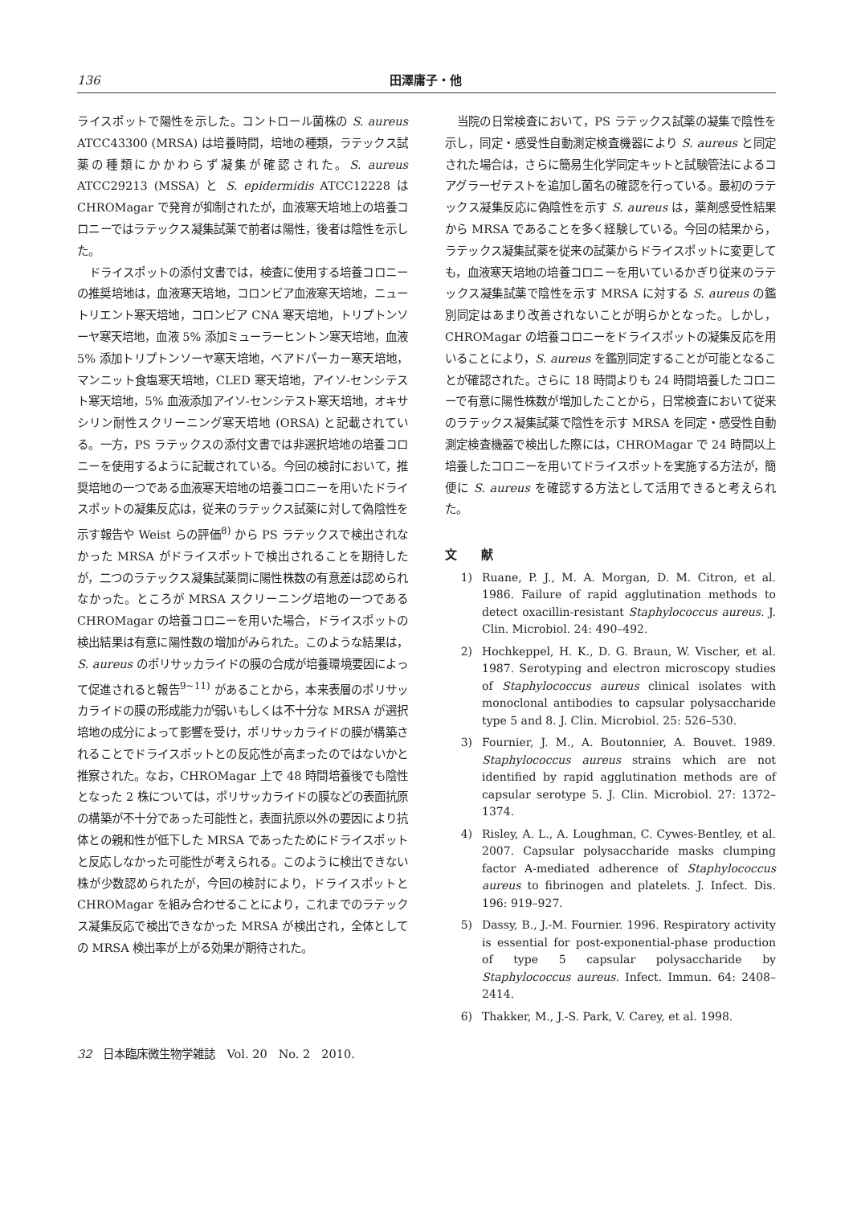136 田澤庸子・他
ライスポットで陽性を示した。コントロール菌株の S. aureus ATCC43300 (MRSA) は培養時間，培地の種類，ラテックス試薬の種類にかかわらず凝集が確認された。S. aureus ATCC29213 (MSSA) と S. epidermidis ATCC12228 は CHROMagar で発育が抑制されたが，血液寒天培地上の培養コロニーではラテックス凝集試薬で前者は陽性，後者は陰性を示した。
ドライスポットの添付文書では，検査に使用する培養コロニーの推奨培地は，血液寒天培地，コロンビア血液寒天培地，ニュートリエント寒天培地，コロンビア CNA 寒天培地，トリプトンソーヤ寒天培地，血液 5% 添加ミューラーヒントン寒天培地，血液 5% 添加トリプトンソーヤ寒天培地，ベアドパーカー寒天培地，マンニット食塩寒天培地，CLED 寒天培地，アイソ-センシテスト寒天培地，5% 血液添加アイソ-センシテスト寒天培地，オキサシリン耐性スクリーニング寒天培地 (ORSA) と記載されている。一方，PS ラテックスの添付文書では非選択培地の培養コロニーを使用するように記載されている。今回の検討において，推奨培地の一つである血液寒天培地の培養コロニーを用いたドライスポットの凝集反応は，従来のラテックス試薬に対して偽陰性を示す報告や Weist らの評価<sup>8)</sup> から PS ラテックスで検出されなかった MRSA がドライスポットで検出されることを期待したが，二つのラテックス凝集試薬間に陽性株数の有意差は認められなかった。ところが MRSA スクリーニング培地の一つである CHROMagar の培養コロニーを用いた場合，ドライスポットの検出結果は有意に陽性数の増加がみられた。このような結果は，S. aureus のポリサッカライドの膜の合成が培養環境要因によって促進されると報告<sup>9~11)</sup> があることから，本来表層のポリサッカライドの膜の形成能力が弱いもしくは不十分な MRSA が選択培地の成分によって影響を受け，ポリサッカライドの膜が構築されることでドライスポットとの反応性が高まったのではないかと推察された。なお，CHROMagar 上で 48 時間培養後でも陰性となった 2 株については，ポリサッカライドの膜などの表面抗原の構築が不十分であった可能性と，表面抗原以外の要因により抗体との親和性が低下した MRSA であったためにドライスポットと反応しなかった可能性が考えられる。このように検出できない株が少数認められたが，今回の検討により，ドライスポットと CHROMagar を組み合わせることにより，これまでのラテックス凝集反応で検出できなかった MRSA が検出され，全体としての MRSA 検出率が上がる効果が期待された。
当院の日常検査において，PS ラテックス試薬の凝集で陰性を示し，同定・感受性自動測定検査機器により S. aureus と同定された場合は，さらに簡易生化学同定キットと試験管法によるコアグラーゼテストを追加し菌名の確認を行っている。最初のラテックス凝集反応に偽陰性を示す S. aureus は，薬剤感受性結果から MRSA であることを多く経験している。今回の結果から，ラテックス凝集試薬を従来の試薬からドライスポットに変更しても，血液寒天培地の培養コロニーを用いているかぎり従来のラテックス凝集試薬で陰性を示す MRSA に対する S. aureus の鑑別同定はあまり改善されないことが明らかとなった。しかし，CHROMagar の培養コロニーをドライスポットの凝集反応を用いることにより，S. aureus を鑑別同定することが可能となることが確認された。さらに 18 時間よりも 24 時間培養したコロニーで有意に陽性株数が増加したことから，日常検査において従来のラテックス凝集試薬で陰性を示す MRSA を同定・感受性自動測定検査機器で検出した際には，CHROMagar で 24 時間以上培養したコロニーを用いてドライスポットを実施する方法が，簡便に S. aureus を確認する方法として活用できると考えられた。
文　　献
1) Ruane, P. J., M. A. Morgan, D. M. Citron, et al. 1986. Failure of rapid agglutination methods to detect oxacillin-resistant Staphylococcus aureus. J. Clin. Microbiol. 24: 490–492.
2) Hochkeppel, H. K., D. G. Braun, W. Vischer, et al. 1987. Serotyping and electron microscopy studies of Staphylococcus aureus clinical isolates with monoclonal antibodies to capsular polysaccharide type 5 and 8. J. Clin. Microbiol. 25: 526–530.
3) Fournier, J. M., A. Boutonnier, A. Bouvet. 1989. Staphylococcus aureus strains which are not identified by rapid agglutination methods are of capsular serotype 5. J. Clin. Microbiol. 27: 1372–1374.
4) Risley, A. L., A. Loughman, C. Cywes-Bentley, et al. 2007. Capsular polysaccharide masks clumping factor A-mediated adherence of Staphylococcus aureus to fibrinogen and platelets. J. Infect. Dis. 196: 919–927.
5) Dassy, B., J.-M. Fournier. 1996. Respiratory activity is essential for post-exponential-phase production of type 5 capsular polysaccharide by Staphylococcus aureus. Infect. Immun. 64: 2408–2414.
6) Thakker, M., J.-S. Park, V. Carey, et al. 1998.
32　日本臨床微生物学雑誌　Vol. 20　No. 2　2010.